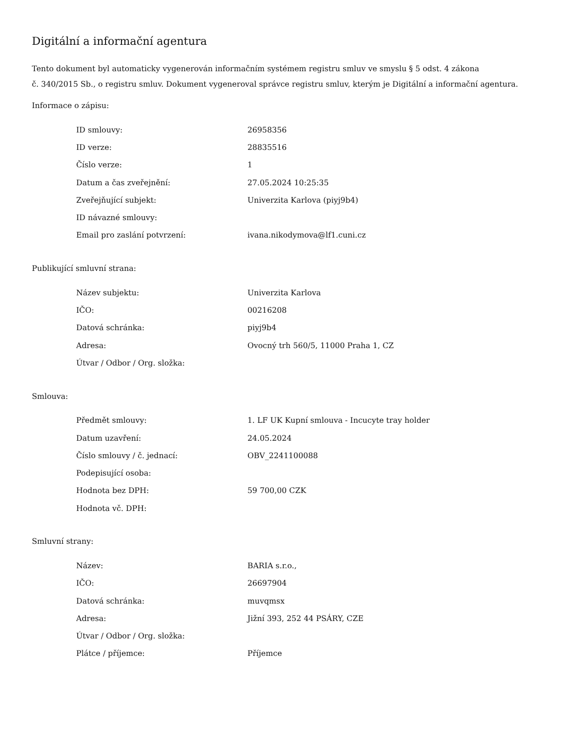Digitální a informační agentura
Tento dokument byl automaticky vygenerován informačním systémem registru smluv ve smyslu § 5 odst. 4 zákona
č. 340/2015 Sb., o registru smluv. Dokument vygeneroval správce registru smluv, kterým je Digitální a informační agentura.
Informace o zápisu:
| ID smlouvy: | 26958356 |
| ID verze: | 28835516 |
| Číslo verze: | 1 |
| Datum a čas zveřejnění: | 27.05.2024 10:25:35 |
| Zveřejňující subjekt: | Univerzita Karlova (piyj9b4) |
| ID návazné smlouvy: | |
| Email pro zaslání potvrzení: | ivana.nikodymova@lf1.cuni.cz |
Publikující smluvní strana:
| Název subjektu: | Univerzita Karlova |
| IČO: | 00216208 |
| Datová schránka: | piyj9b4 |
| Adresa: | Ovocný trh 560/5, 11000 Praha 1, CZ |
| Útvar / Odbor / Org. složka: | |
Smlouva:
| Předmět smlouvy: | 1. LF UK Kupní smlouva - Incucyte tray holder |
| Datum uzavření: | 24.05.2024 |
| Číslo smlouvy / č. jednací: | OBV_2241100088 |
| Podepisující osoba: | |
| Hodnota bez DPH: | 59 700,00 CZK |
| Hodnota vč. DPH: | |
Smluvní strany:
| Název: | BARIA s.r.o., |
| IČO: | 26697904 |
| Datová schránka: | muvqmsx |
| Adresa: | Jižní 393, 252 44 PSÁRY, CZE |
| Útvar / Odbor / Org. složka: | |
| Plátce / příjemce: | Příjemce |